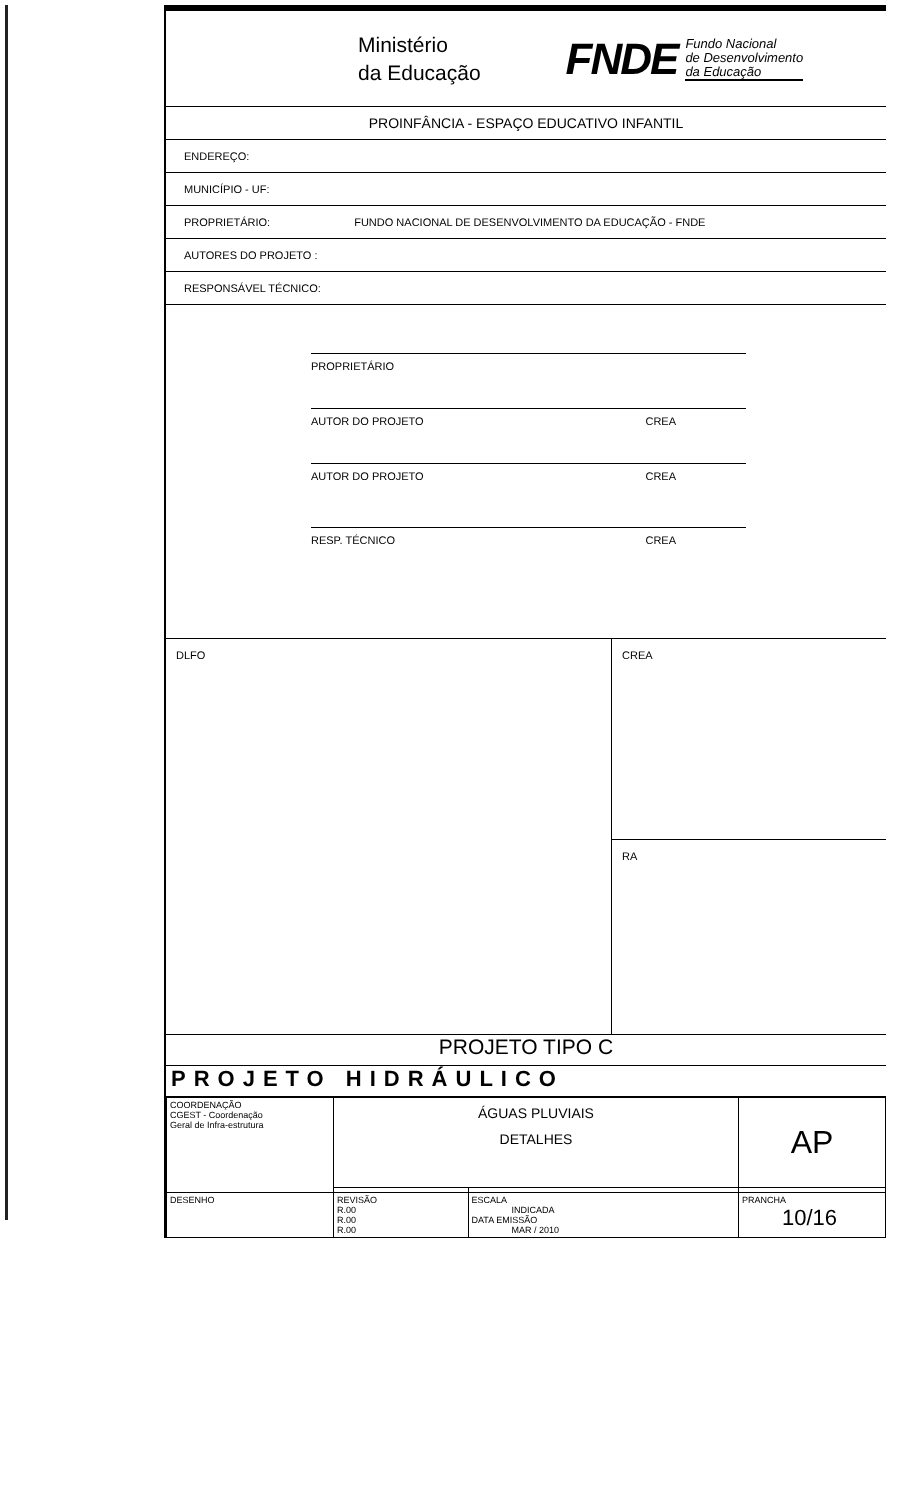Ministério
da Educação
FNDE
Fundo Nacional
de Desenvolvimento
da Educação
PROINFÂNCIA - ESPAÇO EDUCATIVO INFANTIL
ENDEREÇO:
MUNICÍPIO - UF:
PROPRIETÁRIO: FUNDO NACIONAL DE DESENVOLVIMENTO DA EDUCAÇÃO - FNDE
AUTORES DO PROJETO :
RESPONSÁVEL TÉCNICO:
PROPRIETÁRIO
AUTOR DO PROJETO CREA
AUTOR DO PROJETO CREA
RESP. TÉCNICO CREA
DLFO
CREA
RA
PROJETO TIPO C
PROJETO HIDRÁULICO
| COORDENAÇÃO CGEST - Coordenação Geral de Infra-estrutura | ÁGUAS PLUVIAIS DETALHES | | AP |
| DESENHO | REVISÃO R.00 R.00 R.00 | ESCALA INDICADA DATA EMISSÃO MAR / 2010 | PRANCHA 10/16 |